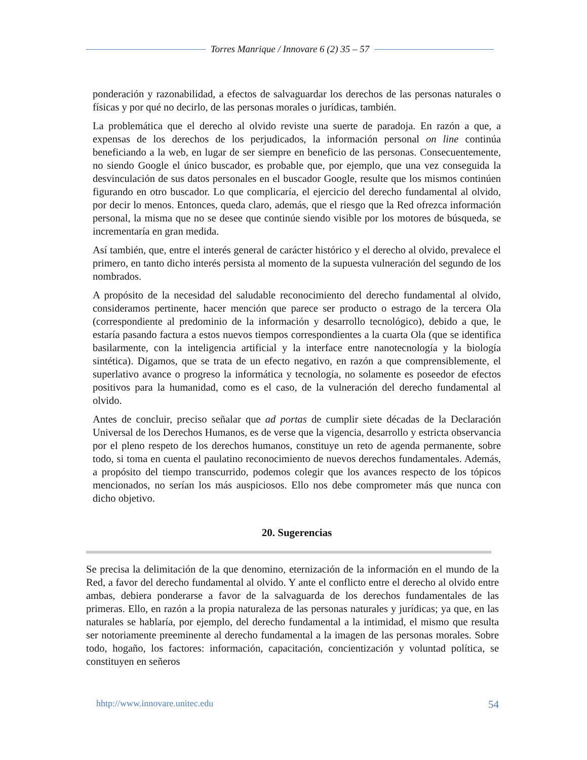Torres Manrique / Innovare 6 (2) 35 – 57
ponderación y razonabilidad, a efectos de salvaguardar los derechos de las personas naturales o físicas y por qué no decirlo, de las personas morales o jurídicas, también.
La problemática que el derecho al olvido reviste una suerte de paradoja. En razón a que, a expensas de los derechos de los perjudicados, la información personal on line continúa beneficiando a la web, en lugar de ser siempre en beneficio de las personas. Consecuentemente, no siendo Google el único buscador, es probable que, por ejemplo, que una vez conseguida la desvinculación de sus datos personales en el buscador Google, resulte que los mismos continúen figurando en otro buscador. Lo que complicaría, el ejercicio del derecho fundamental al olvido, por decir lo menos. Entonces, queda claro, además, que el riesgo que la Red ofrezca información personal, la misma que no se desee que continúe siendo visible por los motores de búsqueda, se incrementaría en gran medida.
Así también, que, entre el interés general de carácter histórico y el derecho al olvido, prevalece el primero, en tanto dicho interés persista al momento de la supuesta vulneración del segundo de los nombrados.
A propósito de la necesidad del saludable reconocimiento del derecho fundamental al olvido, consideramos pertinente, hacer mención que parece ser producto o estrago de la tercera Ola (correspondiente al predominio de la información y desarrollo tecnológico), debido a que, le estaría pasando factura a estos nuevos tiempos correspondientes a la cuarta Ola (que se identifica basilarmente, con la inteligencia artificial y la interface entre nanotecnología y la biología sintética). Digamos, que se trata de un efecto negativo, en razón a que comprensiblemente, el superlativo avance o progreso la informática y tecnología, no solamente es poseedor de efectos positivos para la humanidad, como es el caso, de la vulneración del derecho fundamental al olvido.
Antes de concluir, preciso señalar que ad portas de cumplir siete décadas de la Declaración Universal de los Derechos Humanos, es de verse que la vigencia, desarrollo y estricta observancia por el pleno respeto de los derechos humanos, constituye un reto de agenda permanente, sobre todo, si toma en cuenta el paulatino reconocimiento de nuevos derechos fundamentales. Además, a propósito del tiempo transcurrido, podemos colegir que los avances respecto de los tópicos mencionados, no serían los más auspiciosos. Ello nos debe comprometer más que nunca con dicho objetivo.
20. Sugerencias
Se precisa la delimitación de la que denomino, eternización de la información en el mundo de la Red, a favor del derecho fundamental al olvido. Y ante el conflicto entre el derecho al olvido entre ambas, debiera ponderarse a favor de la salvaguarda de los derechos fundamentales de las primeras. Ello, en razón a la propia naturaleza de las personas naturales y jurídicas; ya que, en las naturales se hablaría, por ejemplo, del derecho fundamental a la intimidad, el mismo que resulta ser notoriamente preeminente al derecho fundamental a la imagen de las personas morales. Sobre todo, hogaño, los factores: información, capacitación, concientización y voluntad política, se constituyen en señeros
hhtp://www.innovare.unitec.edu 54